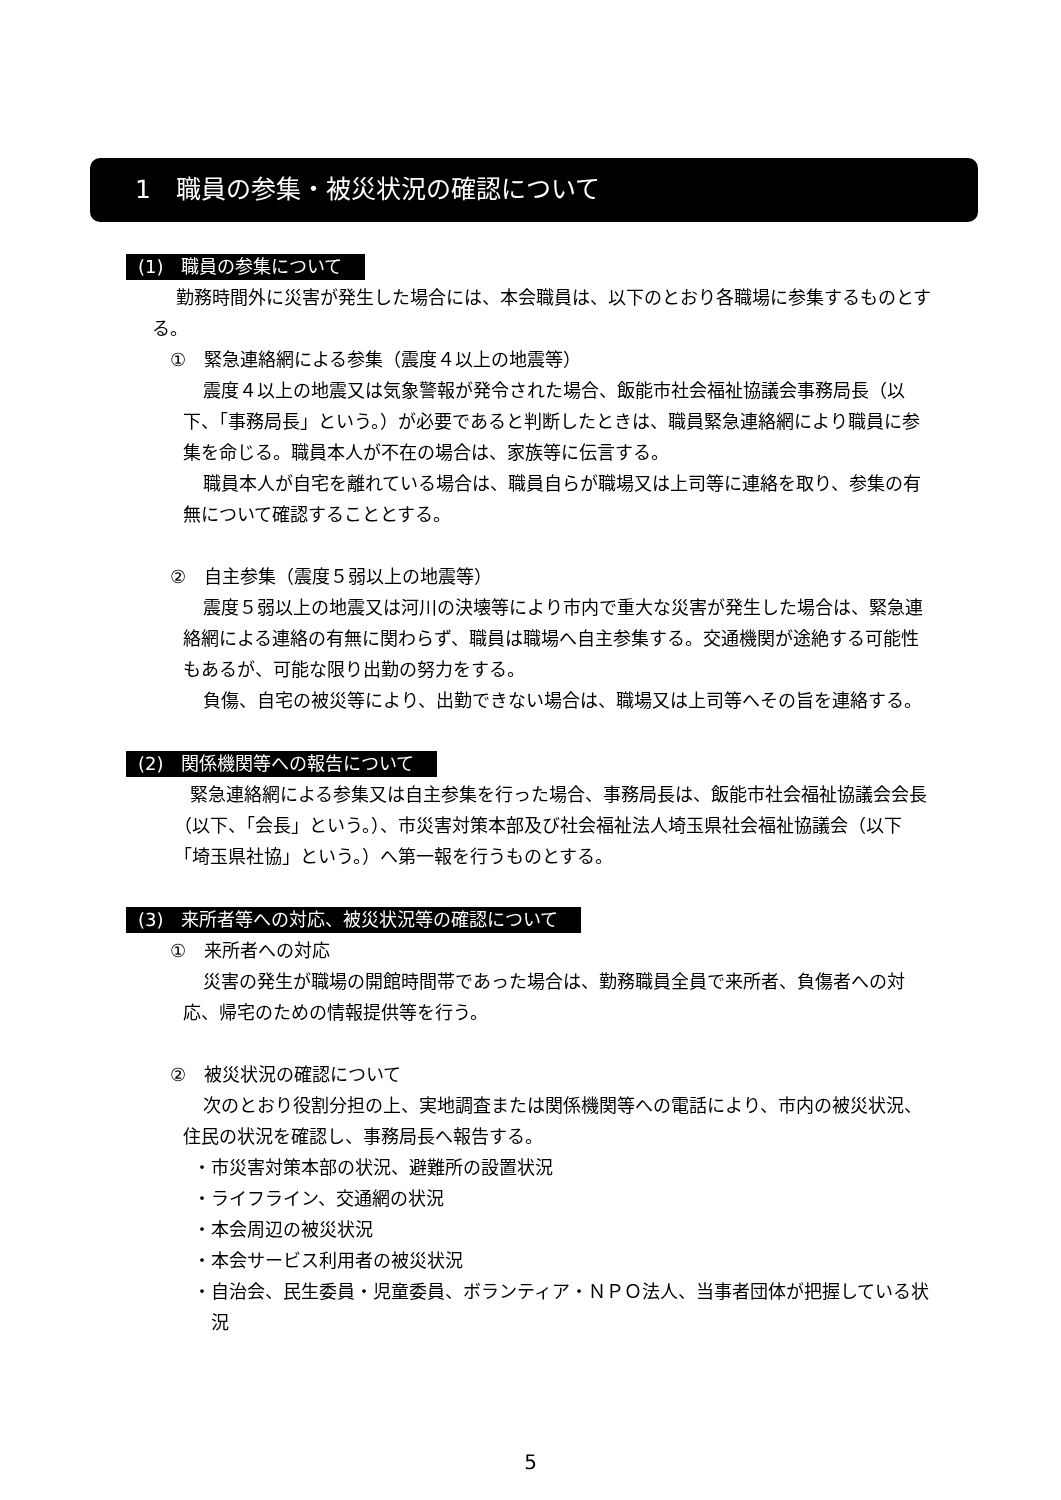1　職員の参集・被災状況の確認について
(1)　職員の参集について
勤務時間外に災害が発生した場合には、本会職員は、以下のとおり各職場に参集するものとする。
①　緊急連絡網による参集（震度４以上の地震等）
震度４以上の地震又は気象警報が発令された場合、飯能市社会福祉協議会事務局長（以下、「事務局長」という。）が必要であると判断したときは、職員緊急連絡網により職員に参集を命じる。職員本人が不在の場合は、家族等に伝言する。
職員本人が自宅を離れている場合は、職員自らが職場又は上司等に連絡を取り、参集の有無について確認することとする。
②　自主参集（震度５弱以上の地震等）
震度５弱以上の地震又は河川の決壊等により市内で重大な災害が発生した場合は、緊急連絡網による連絡の有無に関わらず、職員は職場へ自主参集する。交通機関が途絶する可能性もあるが、可能な限り出勤の努力をする。
負傷、自宅の被災等により、出勤できない場合は、職場又は上司等へその旨を連絡する。
(2)　関係機関等への報告について
緊急連絡網による参集又は自主参集を行った場合、事務局長は、飯能市社会福祉協議会会長（以下、「会長」という。）、市災害対策本部及び社会福祉法人埼玉県社会福祉協議会（以下「埼玉県社協」という。）へ第一報を行うものとする。
(3)　来所者等への対応、被災状況等の確認について
①　来所者への対応
災害の発生が職場の開館時間帯であった場合は、勤務職員全員で来所者、負傷者への対応、帰宅のための情報提供等を行う。
②　被災状況の確認について
次のとおり役割分担の上、実地調査または関係機関等への電話により、市内の被災状況、住民の状況を確認し、事務局長へ報告する。
・市災害対策本部の状況、避難所の設置状況
・ライフライン、交通網の状況
・本会周辺の被災状況
・本会サービス利用者の被災状況
・自治会、民生委員・児童委員、ボランティア・ＮＰＯ法人、当事者団体が把握している状況
5